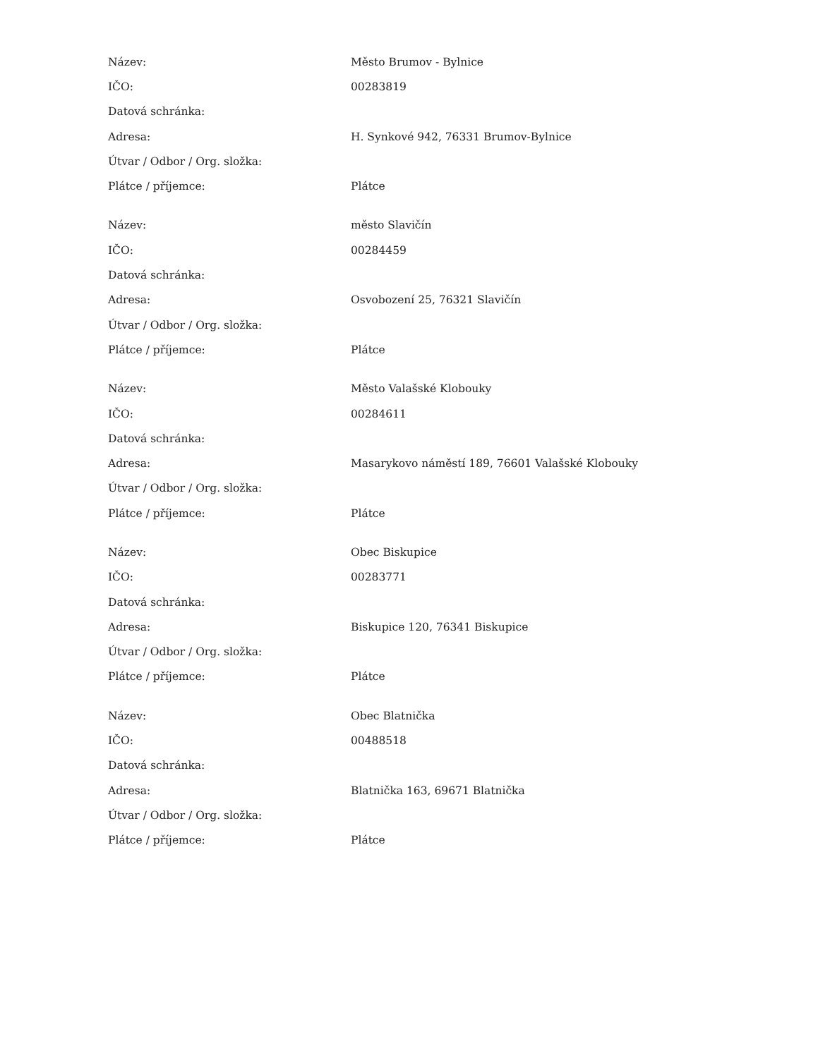| Název: | Město Brumov - Bylnice |
| IČO: | 00283819 |
| Datová schránka: | |
| Adresa: | H. Synkové 942, 76331 Brumov-Bylnice |
| Útvar / Odbor / Org. složka: | |
| Plátce / příjemce: | Plátce |
| Název: | město Slavičín |
| IČO: | 00284459 |
| Datová schránka: | |
| Adresa: | Osvobození 25, 76321 Slavičín |
| Útvar / Odbor / Org. složka: | |
| Plátce / příjemce: | Plátce |
| Název: | Město Valašské Klobouky |
| IČO: | 00284611 |
| Datová schránka: | |
| Adresa: | Masarykovo náměstí 189, 76601 Valašské Klobouky |
| Útvar / Odbor / Org. složka: | |
| Plátce / příjemce: | Plátce |
| Název: | Obec Biskupice |
| IČO: | 00283771 |
| Datová schránka: | |
| Adresa: | Biskupice 120, 76341 Biskupice |
| Útvar / Odbor / Org. složka: | |
| Plátce / příjemce: | Plátce |
| Název: | Obec Blatnička |
| IČO: | 00488518 |
| Datová schránka: | |
| Adresa: | Blatnička 163, 69671 Blatnička |
| Útvar / Odbor / Org. složka: | |
| Plátce / příjemce: | Plátce |